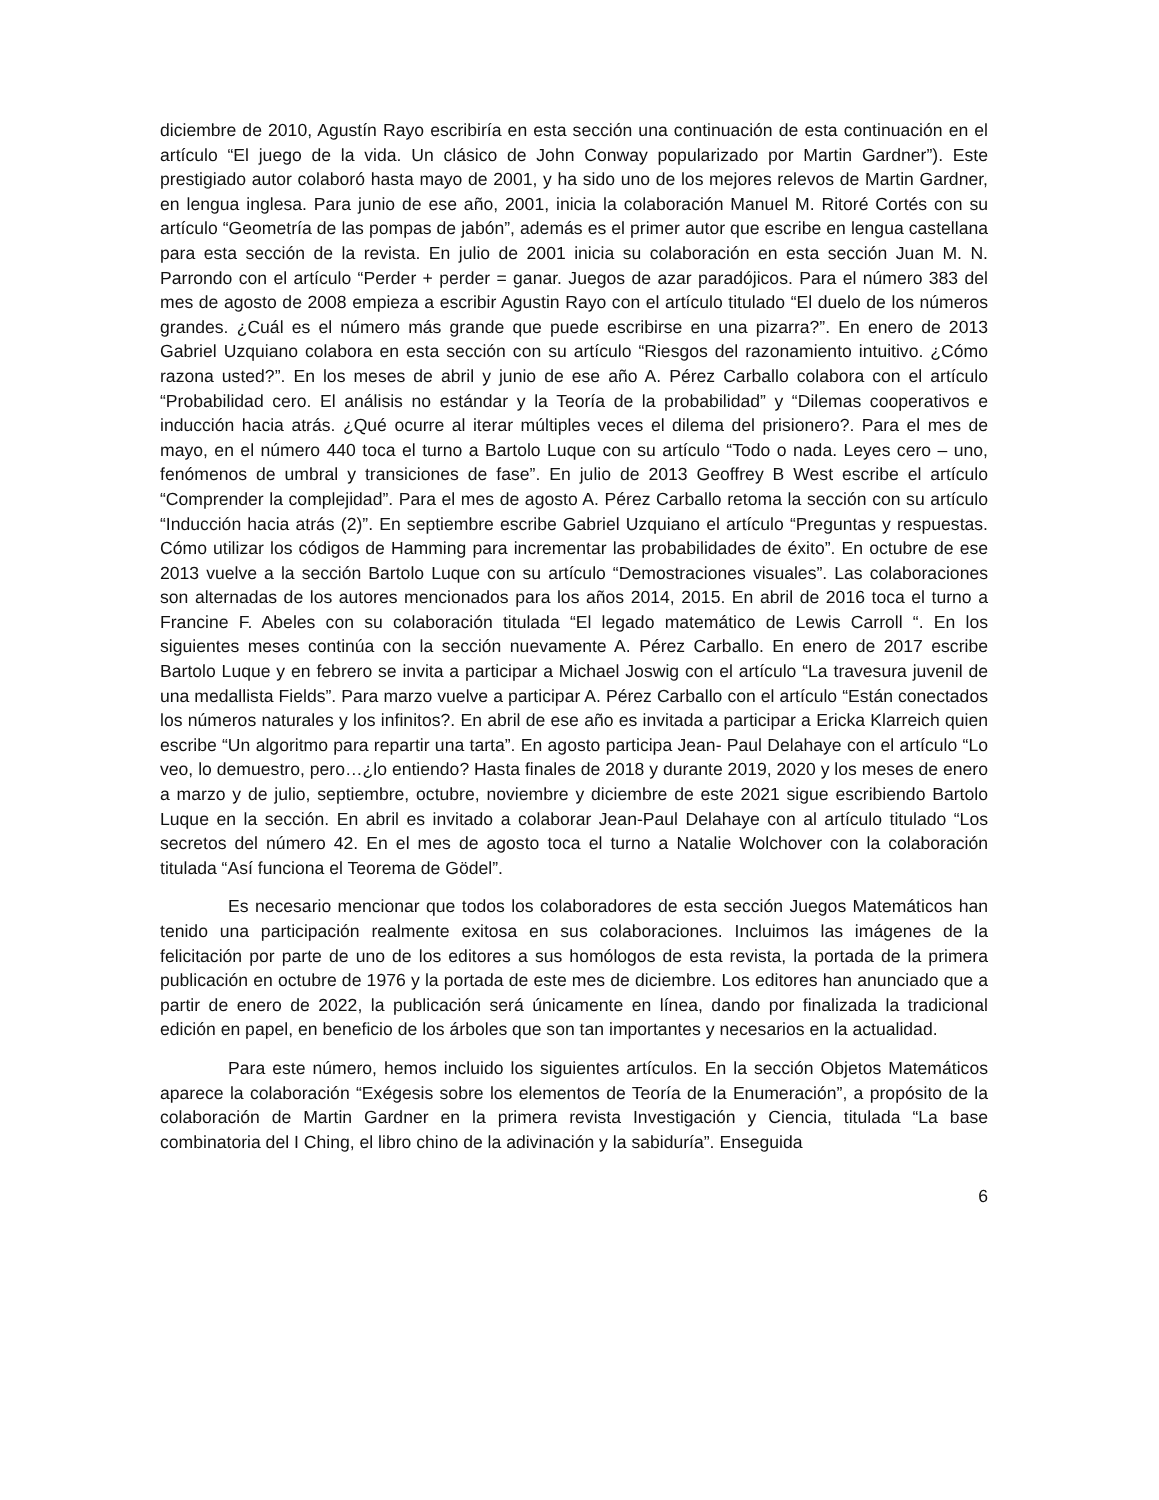diciembre de 2010, Agustín Rayo escribiría en esta sección una continuación de esta continuación en el artículo “El juego de la vida. Un clásico de John Conway popularizado por Martin Gardner”). Este prestigiado autor colaboró hasta mayo de 2001, y ha sido uno de los mejores relevos de Martin Gardner, en lengua inglesa. Para junio de ese año, 2001, inicia la colaboración Manuel M. Ritoré Cortés con su artículo “Geometría de las pompas de jabón”, además es el primer autor que escribe en lengua castellana para esta sección de la revista. En julio de 2001 inicia su colaboración en esta sección Juan M. N. Parrondo con el artículo “Perder + perder = ganar. Juegos de azar paradójicos. Para el número 383 del mes de agosto de 2008 empieza a escribir Agustin Rayo con el artículo titulado “El duelo de los números grandes. ¿Cuál es el número más grande que puede escribirse en una pizarra?”. En enero de 2013 Gabriel Uzquiano colabora en esta sección con su artículo “Riesgos del razonamiento intuitivo. ¿Cómo razona usted?”. En los meses de abril y junio de ese año A. Pérez Carballo colabora con el artículo “Probabilidad cero. El análisis no estándar y la Teoría de la probabilidad” y “Dilemas cooperativos e inducción hacia atrás. ¿Qué ocurre al iterar múltiples veces el dilema del prisionero?. Para el mes de mayo, en el número 440 toca el turno a Bartolo Luque con su artículo “Todo o nada. Leyes cero – uno, fenómenos de umbral y transiciones de fase”. En julio de 2013 Geoffrey B West escribe el artículo “Comprender la complejidad”. Para el mes de agosto A. Pérez Carballo retoma la sección con su artículo “Inducción hacia atrás (2)”. En septiembre escribe Gabriel Uzquiano el artículo “Preguntas y respuestas. Cómo utilizar los códigos de Hamming para incrementar las probabilidades de éxito”. En octubre de ese 2013 vuelve a la sección Bartolo Luque con su artículo “Demostraciones visuales”. Las colaboraciones son alternadas de los autores mencionados para los años 2014, 2015. En abril de 2016 toca el turno a Francine F. Abeles con su colaboración titulada “El legado matemático de Lewis Carroll “. En los siguientes meses continúa con la sección nuevamente A. Pérez Carballo. En enero de 2017 escribe Bartolo Luque y en febrero se invita a participar a Michael Joswig con el artículo “La travesura juvenil de una medallista Fields”. Para marzo vuelve a participar A. Pérez Carballo con el artículo “Están conectados los números naturales y los infinitos?. En abril de ese año es invitada a participar a Ericka Klarreich quien escribe “Un algoritmo para repartir una tarta”. En agosto participa Jean- Paul Delahaye con el artículo “Lo veo, lo demuestro, pero…¿lo entiendo? Hasta finales de 2018 y durante 2019, 2020 y los meses de enero a marzo y de julio, septiembre, octubre, noviembre y diciembre de este 2021 sigue escribiendo Bartolo Luque en la sección. En abril es invitado a colaborar Jean-Paul Delahaye con al artículo titulado “Los secretos del número 42. En el mes de agosto toca el turno a Natalie Wolchover con la colaboración titulada “Así funciona el Teorema de Gödel”.
Es necesario mencionar que todos los colaboradores de esta sección Juegos Matemáticos han tenido una participación realmente exitosa en sus colaboraciones. Incluimos las imágenes de la felicitación por parte de uno de los editores a sus homólogos de esta revista, la portada de la primera publicación en octubre de 1976 y la portada de este mes de diciembre. Los editores han anunciado que a partir de enero de 2022, la publicación será únicamente en línea, dando por finalizada la tradicional edición en papel, en beneficio de los árboles que son tan importantes y necesarios en la actualidad.
Para este número, hemos incluido los siguientes artículos. En la sección Objetos Matemáticos aparece la colaboración “Exégesis sobre los elementos de Teoría de la Enumeración”, a propósito de la colaboración de Martin Gardner en la primera revista Investigación y Ciencia, titulada “La base combinatoria del I Ching, el libro chino de la adivinación y la sabiduría”. Enseguida
6